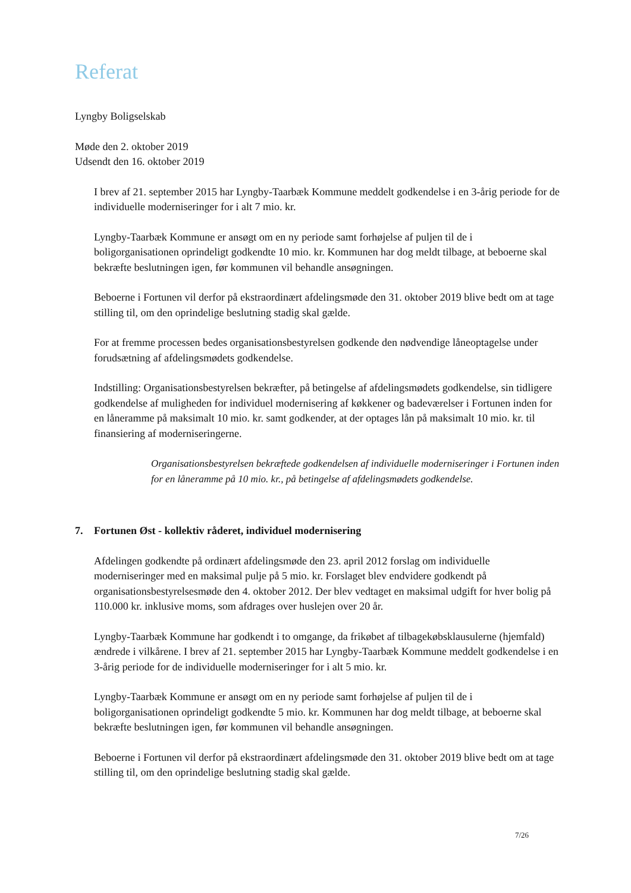Referat
Lyngby Boligselskab
Møde den 2. oktober 2019
Udsendt den 16. oktober 2019
I brev af 21. september 2015 har Lyngby-Taarbæk Kommune meddelt godkendelse i en 3-årig periode for de individuelle moderniseringer for i alt 7 mio. kr.
Lyngby-Taarbæk Kommune er ansøgt om en ny periode samt forhøjelse af puljen til de i boligorganisationen oprindeligt godkendte 10 mio. kr. Kommunen har dog meldt tilbage, at beboerne skal bekræfte beslutningen igen, før kommunen vil behandle ansøgningen.
Beboerne i Fortunen vil derfor på ekstraordinært afdelingsmøde den 31. oktober 2019 blive bedt om at tage stilling til, om den oprindelige beslutning stadig skal gælde.
For at fremme processen bedes organisationsbestyrelsen godkende den nødvendige låneoptagelse under forudsætning af afdelingsmødets godkendelse.
Indstilling: Organisationsbestyrelsen bekræfter, på betingelse af afdelingsmødets godkendelse, sin tidligere godkendelse af muligheden for individuel modernisering af køkkener og badeværelser i Fortunen inden for en låneramme på maksimalt 10 mio. kr. samt godkender, at der optages lån på maksimalt 10 mio. kr. til finansiering af moderniseringerne.
Organisationsbestyrelsen bekræftede godkendelsen af individuelle moderniseringer i Fortunen inden for en låneramme på 10 mio. kr., på betingelse af afdelingsmødets godkendelse.
7. Fortunen Øst - kollektiv råderet, individuel modernisering
Afdelingen godkendte på ordinært afdelingsmøde den 23. april 2012 forslag om individuelle moderniseringer med en maksimal pulje på 5 mio. kr. Forslaget blev endvidere godkendt på organisationsbestyrelsesmøde den 4. oktober 2012. Der blev vedtaget en maksimal udgift for hver bolig på 110.000 kr. inklusive moms, som afdrages over huslejen over 20 år.
Lyngby-Taarbæk Kommune har godkendt i to omgange, da frikøbet af tilbagekøbsklausulerne (hjemfald) ændrede i vilkårene. I brev af 21. september 2015 har Lyngby-Taarbæk Kommune meddelt godkendelse i en 3-årig periode for de individuelle moderniseringer for i alt 5 mio. kr.
Lyngby-Taarbæk Kommune er ansøgt om en ny periode samt forhøjelse af puljen til de i boligorganisationen oprindeligt godkendte 5 mio. kr. Kommunen har dog meldt tilbage, at beboerne skal bekræfte beslutningen igen, før kommunen vil behandle ansøgningen.
Beboerne i Fortunen vil derfor på ekstraordinært afdelingsmøde den 31. oktober 2019 blive bedt om at tage stilling til, om den oprindelige beslutning stadig skal gælde.
7/26